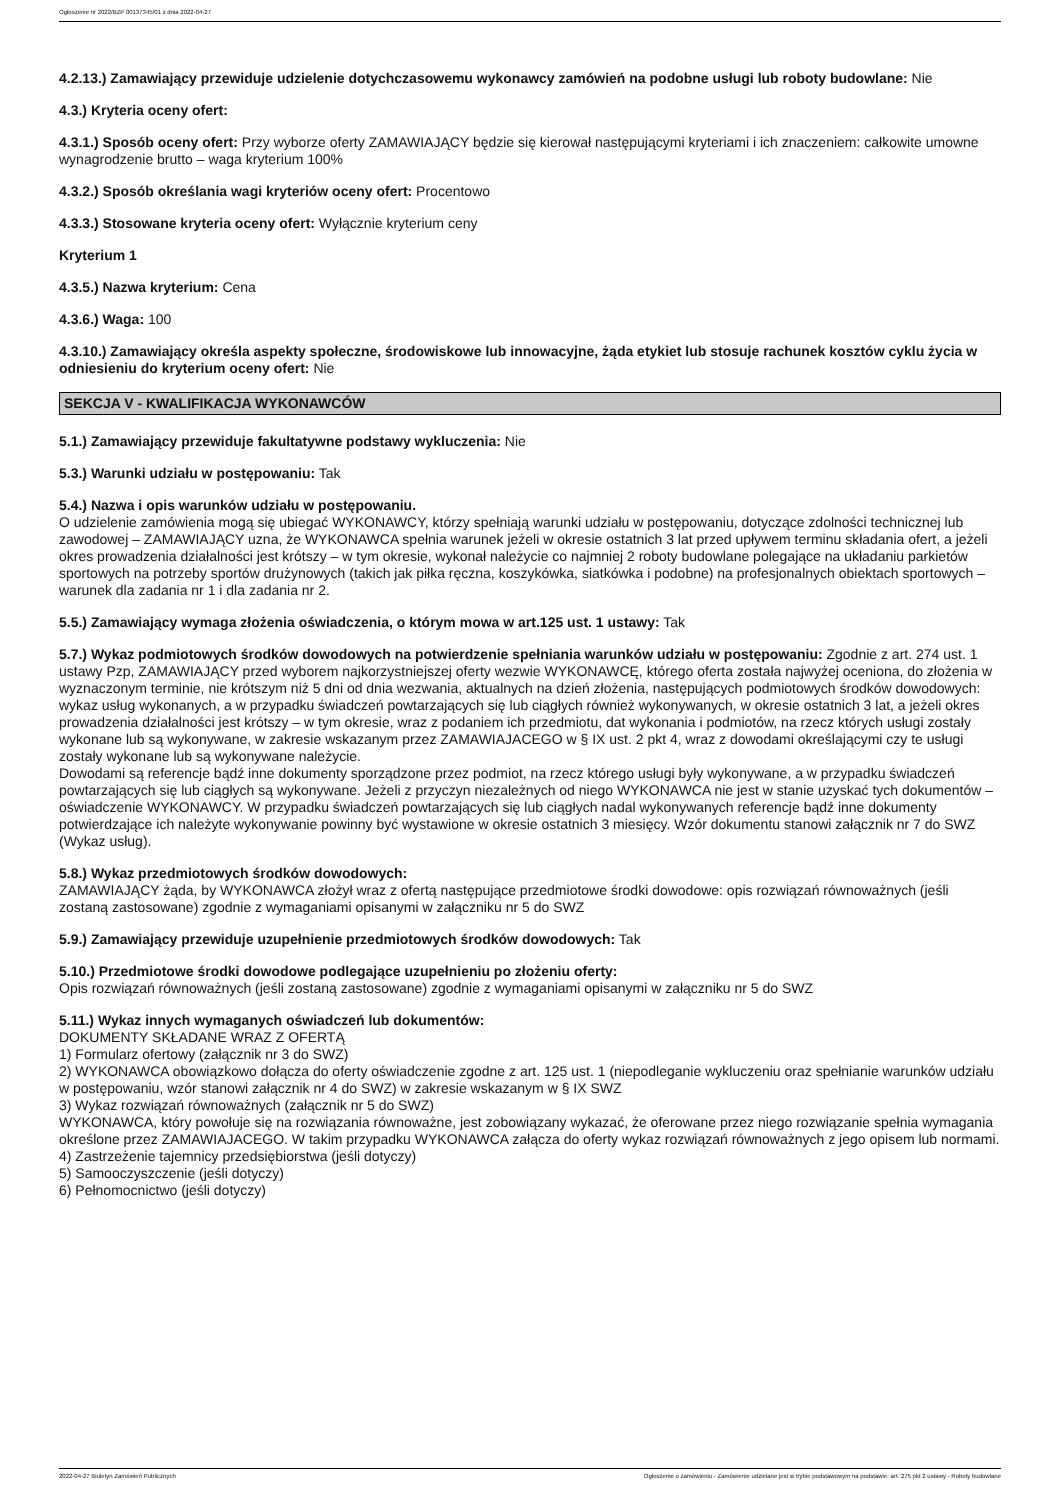Ogłoszenie nr 2022/BZP 00137345/01 z dnia 2022-04-27
4.2.13.) Zamawiający przewiduje udzielenie dotychczasowemu wykonawcy zamówień na podobne usługi lub roboty budowlane: Nie
4.3.) Kryteria oceny ofert:
4.3.1.) Sposób oceny ofert: Przy wyborze oferty ZAMAWIAJĄCY będzie się kierował następującymi kryteriami i ich znaczeniem: całkowite umowne wynagrodzenie brutto – waga kryterium 100%
4.3.2.) Sposób określania wagi kryteriów oceny ofert: Procentowo
4.3.3.) Stosowane kryteria oceny ofert: Wyłącznie kryterium ceny
Kryterium 1
4.3.5.) Nazwa kryterium: Cena
4.3.6.) Waga: 100
4.3.10.) Zamawiający określa aspekty społeczne, środowiskowe lub innowacyjne, żąda etykiet lub stosuje rachunek kosztów cyklu życia w odniesieniu do kryterium oceny ofert: Nie
SEKCJA V - KWALIFIKACJA WYKONAWCÓW
5.1.) Zamawiający przewiduje fakultatywne podstawy wykluczenia: Nie
5.3.) Warunki udziału w postępowaniu: Tak
5.4.) Nazwa i opis warunków udziału w postępowaniu.
O udzielenie zamówienia mogą się ubiegać WYKONAWCY, którzy spełniają warunki udziału w postępowaniu, dotyczące zdolności technicznej lub zawodowej – ZAMAWIAJĄCY uzna, że WYKONAWCA spełnia warunek jeżeli w okresie ostatnich 3 lat przed upływem terminu składania ofert, a jeżeli okres prowadzenia działalności jest krótszy – w tym okresie, wykonał należycie co najmniej 2 roboty budowlane polegające na układaniu parkietów sportowych na potrzeby sportów drużynowych (takich jak piłka ręczna, koszykówka, siatkówka i podobne) na profesjonalnych obiektach sportowych – warunek dla zadania nr 1 i dla zadania nr 2.
5.5.) Zamawiający wymaga złożenia oświadczenia, o którym mowa w art.125 ust. 1 ustawy: Tak
5.7.) Wykaz podmiotowych środków dowodowych na potwierdzenie spełniania warunków udziału w postępowaniu: Zgodnie z art. 274 ust. 1 ustawy Pzp, ZAMAWIAJĄCY przed wyborem najkorzystniejszej oferty wezwie WYKONAWCĘ, którego oferta została najwyżej oceniona, do złożenia w wyznaczonym terminie, nie krótszym niż 5 dni od dnia wezwania, aktualnych na dzień złożenia, następujących podmiotowych środków dowodowych: wykaz usług wykonanych, a w przypadku świadczeń powtarzających się lub ciągłych również wykonywanych, w okresie ostatnich 3 lat, a jeżeli okres prowadzenia działalności jest krótszy – w tym okresie, wraz z podaniem ich przedmiotu, dat wykonania i podmiotów, na rzecz których usługi zostały wykonane lub są wykonywane, w zakresie wskazanym przez ZAMAWIAJACEGO w § IX ust. 2 pkt 4, wraz z dowodami określającymi czy te usługi zostały wykonane lub są wykonywane należycie.
Dowodami są referencje bądź inne dokumenty sporządzone przez podmiot, na rzecz którego usługi były wykonywane, a w przypadku świadczeń powtarzających się lub ciągłych są wykonywane. Jeżeli z przyczyn niezależnych od niego WYKONAWCA nie jest w stanie uzyskać tych dokumentów – oświadczenie WYKONAWCY. W przypadku świadczeń powtarzających się lub ciągłych nadal wykonywanych referencje bądź inne dokumenty potwierdzające ich należyte wykonywanie powinny być wystawione w okresie ostatnich 3 miesięcy. Wzór dokumentu stanowi załącznik nr 7 do SWZ (Wykaz usług).
5.8.) Wykaz przedmiotowych środków dowodowych:
ZAMAWIAJĄCY żąda, by WYKONAWCA złożył wraz z ofertą następujące przedmiotowe środki dowodowe: opis rozwiązań równoważnych (jeśli zostaną zastosowane) zgodnie z wymaganiami opisanymi w załączniku nr 5 do SWZ
5.9.) Zamawiający przewiduje uzupełnienie przedmiotowych środków dowodowych: Tak
5.10.) Przedmiotowe środki dowodowe podlegające uzupełnieniu po złożeniu oferty:
Opis rozwiązań równoważnych (jeśli zostaną zastosowane) zgodnie z wymaganiami opisanymi w załączniku nr 5 do SWZ
5.11.) Wykaz innych wymaganych oświadczeń lub dokumentów:
DOKUMENTY SKŁADANE WRAZ Z OFERTĄ
1) Formularz ofertowy (załącznik nr 3 do SWZ)
2) WYKONAWCA obowiązkowo dołącza do oferty oświadczenie zgodne z art. 125 ust. 1 (niepodleganie wykluczeniu oraz spełnianie warunków udziału w postępowaniu, wzór stanowi załącznik nr 4 do SWZ) w zakresie wskazanym w § IX SWZ
3) Wykaz rozwiązań równoważnych (załącznik nr 5 do SWZ)
WYKONAWCA, który powołuje się na rozwiązania równoważne, jest zobowiązany wykazać, że oferowane przez niego rozwiązanie spełnia wymagania określone przez ZAMAWIAJACEGO. W takim przypadku WYKONAWCA załącza do oferty wykaz rozwiązań równoważnych z jego opisem lub normami.
4) Zastrzeżenie tajemnicy przedsiębiorstwa (jeśli dotyczy)
5) Samooczyszczenie (jeśli dotyczy)
6) Pełnomocnictwo (jeśli dotyczy)
2022-04-27 Biuletyn Zamówień Publicznych Ogłoszenie o zamówieniu - Zamówienie udzielane jest w trybie podstawowym na podstawie: art. 275 pkt 2 ustawy - Roboty budowlane